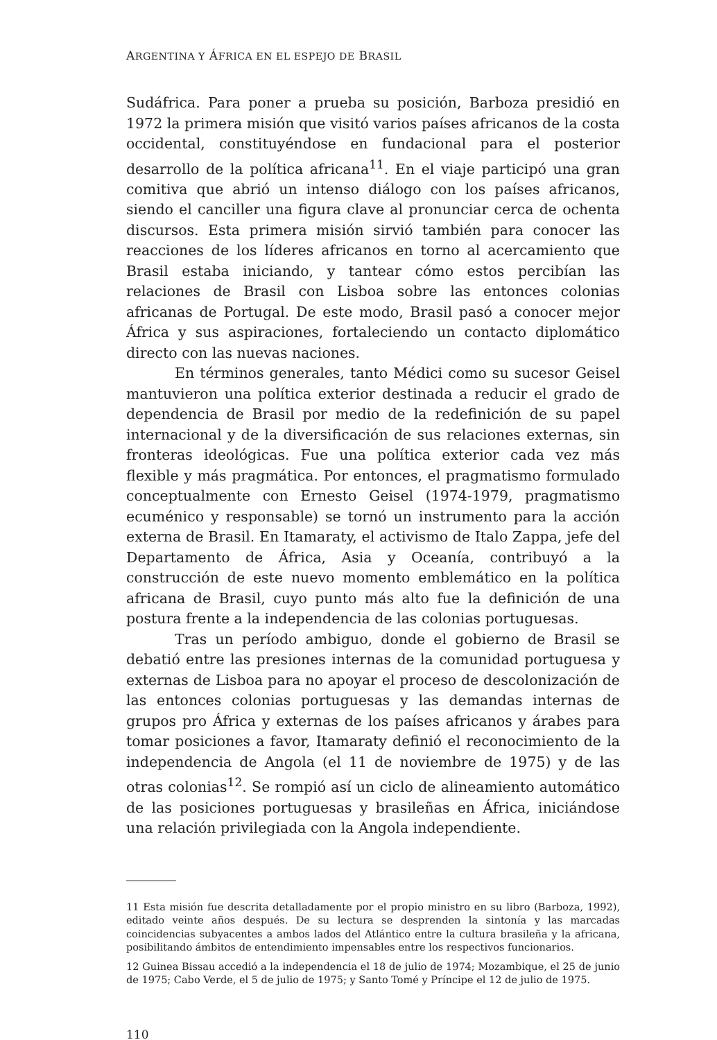ARGENTINA Y ÁFRICA EN EL ESPEJO DE BRASIL
Sudáfrica. Para poner a prueba su posición, Barboza presidió en 1972 la primera misión que visitó varios países africanos de la costa occidental, constituyéndose en fundacional para el posterior desarrollo de la política africana<sup>11</sup>. En el viaje participó una gran comitiva que abrió un intenso diálogo con los países africanos, siendo el canciller una figura clave al pronunciar cerca de ochenta discursos. Esta primera misión sirvió también para conocer las reacciones de los líderes africanos en torno al acercamiento que Brasil estaba iniciando, y tantear cómo estos percibían las relaciones de Brasil con Lisboa sobre las entonces colonias africanas de Portugal. De este modo, Brasil pasó a conocer mejor África y sus aspiraciones, fortaleciendo un contacto diplomático directo con las nuevas naciones.
En términos generales, tanto Médici como su sucesor Geisel mantuvieron una política exterior destinada a reducir el grado de dependencia de Brasil por medio de la redefinición de su papel internacional y de la diversificación de sus relaciones externas, sin fronteras ideológicas. Fue una política exterior cada vez más flexible y más pragmática. Por entonces, el pragmatismo formulado conceptualmente con Ernesto Geisel (1974-1979, pragmatismo ecuménico y responsable) se tornó un instrumento para la acción externa de Brasil. En Itamaraty, el activismo de Italo Zappa, jefe del Departamento de África, Asia y Oceanía, contribuyó a la construcción de este nuevo momento emblemático en la política africana de Brasil, cuyo punto más alto fue la definición de una postura frente a la independencia de las colonias portuguesas.
Tras un período ambiguo, donde el gobierno de Brasil se debatió entre las presiones internas de la comunidad portuguesa y externas de Lisboa para no apoyar el proceso de descolonización de las entonces colonias portuguesas y las demandas internas de grupos pro África y externas de los países africanos y árabes para tomar posiciones a favor, Itamaraty definió el reconocimiento de la independencia de Angola (el 11 de noviembre de 1975) y de las otras colonias<sup>12</sup>. Se rompió así un ciclo de alineamiento automático de las posiciones portuguesas y brasileñas en África, iniciándose una relación privilegiada con la Angola independiente.
11 Esta misión fue descrita detalladamente por el propio ministro en su libro (Barboza, 1992), editado veinte años después. De su lectura se desprenden la sintonía y las marcadas coincidencias subyacentes a ambos lados del Atlántico entre la cultura brasileña y la africana, posibilitando ámbitos de entendimiento impensables entre los respectivos funcionarios.
12 Guinea Bissau accedió a la independencia el 18 de julio de 1974; Mozambique, el 25 de junio de 1975; Cabo Verde, el 5 de julio de 1975; y Santo Tomé y Príncipe el 12 de julio de 1975.
110